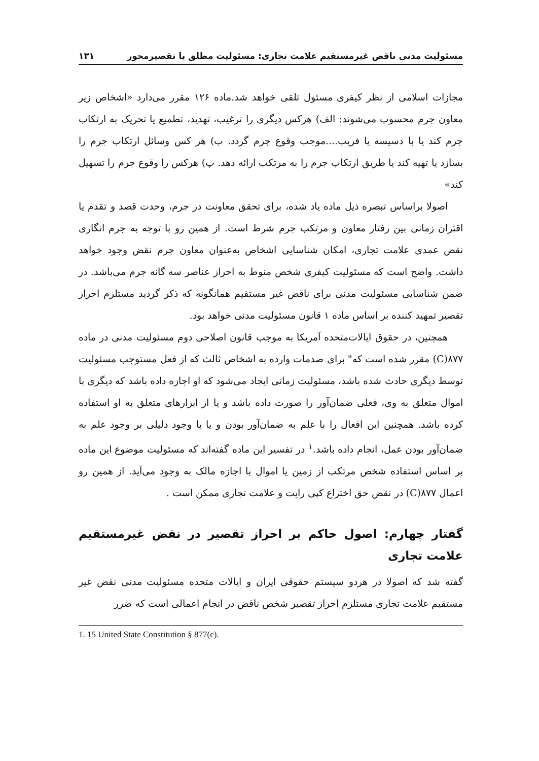مسئولیت مدنی ناقض غیرمستقیم علامت تجاری: مسئولیت مطلق یا تقصیرمحور ۱۳۱
مجازات اسلامی از نظر کیفری مسئول تلقی خواهد شد.ماده ۱۲۶ مقرر می‌دارد «اشخاص زیر معاون جرم محسوب می‌شوند: الف) هرکس دیگری را ترغیب، تهدید، تطمیع یا تحریک به ارتکاب جرم کند یا با دسیسه یا فریب....موجب وقوع جرم گردد. ب) هر کس وسائل ارتکاب جرم را بسازد یا تهیه کند یا طریق ارتکاب جرم را به مرتکب ارائه دهد. پ) هرکس را وقوع جرم را تسهیل کند»
اصولا براساس تبصره ذیل ماده یاد شده، برای تحقق معاونت در جرم، وحدت قصد و تقدم یا اقتران زمانی بین رفتار معاون و مرتکب جرم شرط است. از همین رو با توجه به جرم انگاری نقض عمدی علامت تجاری، امکان شناسایی اشخاص به‌عنوان معاون جرم نقض وجود خواهد داشت. واضح است که مسئولیت کیفری شخص منوط به احراز عناصر سه گانه جرم می‌باشد. در ضمن شناسایی مسئولیت مدنی برای ناقض غیر مستقیم همانگونه که ذکر گردید مستلزم احراز تقصیر تمهید کننده بر اساس ماده ۱ قانون مسئولیت مدنی خواهد بود.
همچنین، در حقوق ایالات‌متحده آمریکا به موجب قانون اصلاحی دوم مسئولیت مدنی در ماده ۸۷۷(C) مقرر شده است که" برای صدمات وارده به اشخاص ثالث که از فعل مستوجب مسئولیت توسط دیگری حادث شده باشد، مسئولیت زمانی ایجاد می‌شود که او اجازه داده باشد که دیگری با اموال متعلق به وی، فعلی ضمان‌آور را صورت داده باشد و یا از ابزارهای متعلق به او استفاده کرده باشد. همچنین این افعال را با علم به ضمان‌آور بودن و یا با وجود دلیلی بر وجود علم به ضمان‌آور بودن عمل، انجام داده باشد.<sup>۱</sup> در تفسیر این ماده گفته‌اند که مسئولیت موضوع این ماده بر اساس استفاده شخص مرتکب از زمین یا اموال با اجازه مالک به وجود می‌آید. از همین رو اعمال ۸۷۷(C) در نقض حق اختراع کپی رایت و علامت تجاری ممکن است .
گفتار چهارم: اصول حاکم بر احراز تقصیر در نقض غیرمستقیم علامت تجاری
گفته شد که اصولا در هردو سیستم حقوقی ایران و ایالات متحده مسئولیت مدنی نقض غیر مستقیم علامت تجاری مستلزم احراز تقصیر شخص ناقض در انجام اعمالی است که ضرر
1. 15 United State Constitution § 877(c).